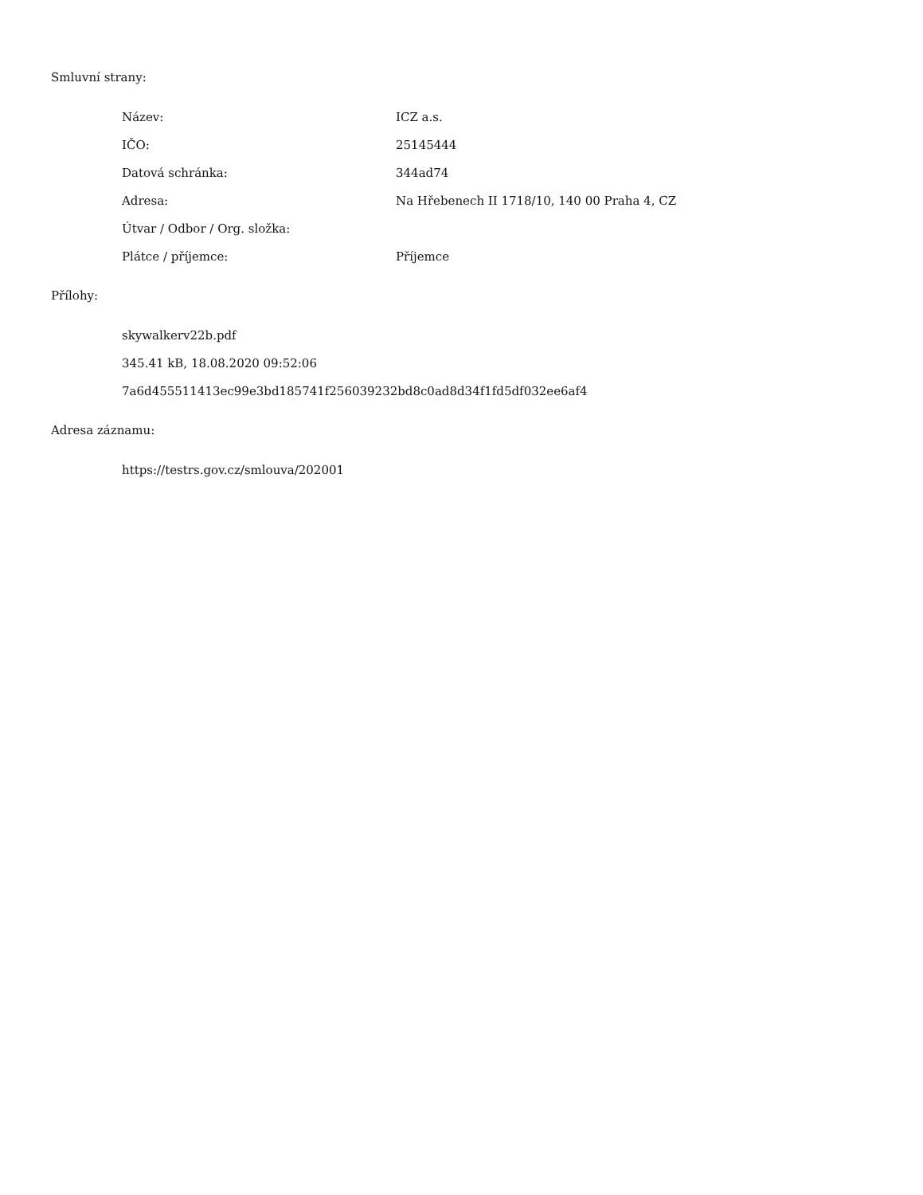Smluvní strany:
| Název: | ICZ a.s. |
| IČO: | 25145444 |
| Datová schránka: | 344ad74 |
| Adresa: | Na Hřebenech II 1718/10, 140 00 Praha 4, CZ |
| Útvar / Odbor / Org. složka: | |
| Plátce / příjemce: | Příjemce |
Přílohy:
skywalkerv22b.pdf
345.41 kB, 18.08.2020 09:52:06
7a6d455511413ec99e3bd185741f256039232bd8c0ad8d34f1fd5df032ee6af4
Adresa záznamu:
https://testrs.gov.cz/smlouva/202001